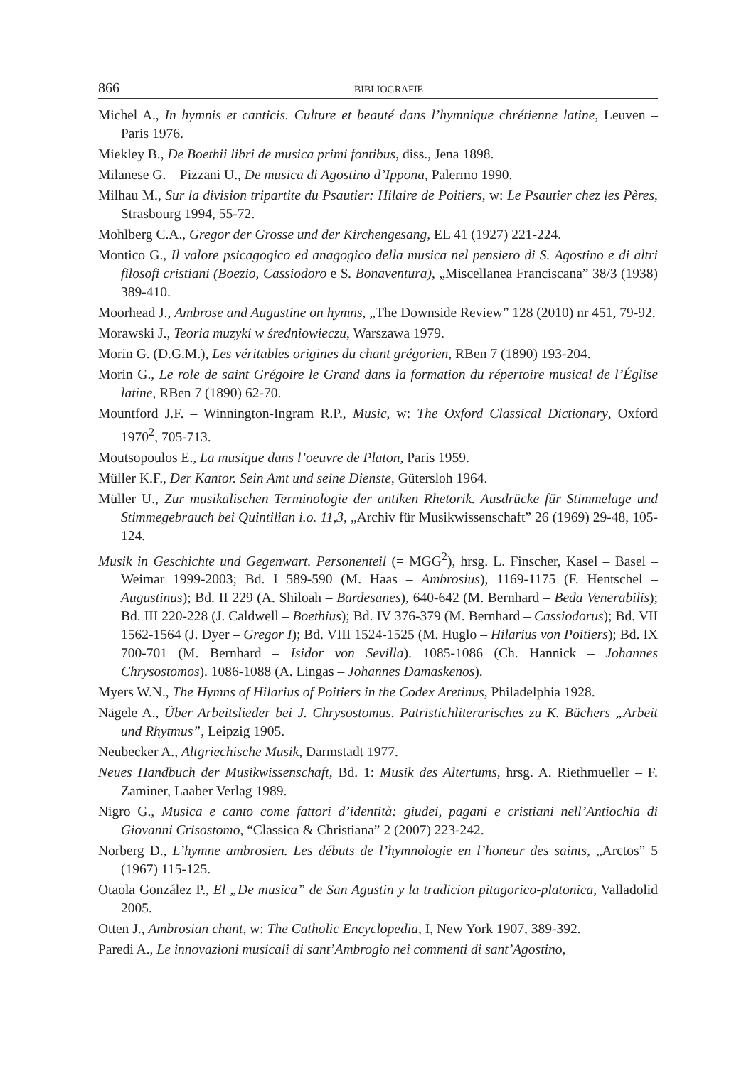866 BIBLIOGRAFIE
Michel A., In hymnis et canticis. Culture et beauté dans l’hymnique chrétienne latine, Leuven – Paris 1976.
Miekley B., De Boethii libri de musica primi fontibus, diss., Jena 1898.
Milanese G. – Pizzani U., De musica di Agostino d’Ippona, Palermo 1990.
Milhau M., Sur la division tripartite du Psautier: Hilaire de Poitiers, w: Le Psautier chez les Pères, Strasbourg 1994, 55-72.
Mohlberg C.A., Gregor der Grosse und der Kirchengesang, EL 41 (1927) 221-224.
Montico G., Il valore psicagogico ed anagogico della musica nel pensiero di S. Agostino e di altri filosofi cristiani (Boezio, Cassiodoro e S. Bonaventura), „Miscellanea Franciscana” 38/3 (1938) 389-410.
Moorhead J., Ambrose and Augustine on hymns, „The Downside Review” 128 (2010) nr 451, 79-92.
Morawski J., Teoria muzyki w średniowieczu, Warszawa 1979.
Morin G. (D.G.M.), Les véritables origines du chant grégorien, RBen 7 (1890) 193-204.
Morin G., Le role de saint Grégoire le Grand dans la formation du répertoire musical de l’Église latine, RBen 7 (1890) 62-70.
Mountford J.F. – Winnington-Ingram R.P., Music, w: The Oxford Classical Dictionary, Oxford 1970<sup>2</sup>, 705-713.
Moutsopoulos E., La musique dans l’oeuvre de Platon, Paris 1959.
Müller K.F., Der Kantor. Sein Amt und seine Dienste, Gütersloh 1964.
Müller U., Zur musikalischen Terminologie der antiken Rhetorik. Ausdrücke für Stimmelage und Stimmegebrauch bei Quintilian i.o. 11,3, „Archiv für Musikwissenschaft” 26 (1969) 29-48, 105-124.
Musik in Geschichte und Gegenwart. Personenteil (= MGG<sup>2</sup>), hrsg. L. Finscher, Kasel – Basel – Weimar 1999-2003; Bd. I 589-590 (M. Haas – Ambrosius), 1169-1175 (F. Hentschel – Augustinus); Bd. II 229 (A. Shiloah – Bardesanes), 640-642 (M. Bernhard – Beda Venerabilis); Bd. III 220-228 (J. Caldwell – Boethius); Bd. IV 376-379 (M. Bernhard – Cassiodorus); Bd. VII 1562-1564 (J. Dyer – Gregor I); Bd. VIII 1524-1525 (M. Huglo – Hilarius von Poitiers); Bd. IX 700-701 (M. Bernhard – Isidor von Sevilla). 1085-1086 (Ch. Hannick – Johannes Chrysostomos). 1086-1088 (A. Lingas – Johannes Damaskenos).
Myers W.N., The Hymns of Hilarius of Poitiers in the Codex Aretinus, Philadelphia 1928.
Nägele A., Über Arbeitslieder bei J. Chrysostomus. Patristichliterarisches zu K. Büchers „Arbeit und Rhytmus”, Leipzig 1905.
Neubecker A., Altgriechische Musik, Darmstadt 1977.
Neues Handbuch der Musikwissenschaft, Bd. 1: Musik des Altertums, hrsg. A. Riethmueller – F. Zaminer, Laaber Verlag 1989.
Nigro G., Musica e canto come fattori d’identità: giudei, pagani e cristiani nell’Antiochia di Giovanni Crisostomo, “Classica & Christiana” 2 (2007) 223-242.
Norberg D., L’hymne ambrosien. Les débuts de l’hymnologie en l’honeur des saints, „Arctos” 5 (1967) 115-125.
Otaola González P., El „De musica” de San Agustin y la tradicion pitagorico-platonica, Valladolid 2005.
Otten J., Ambrosian chant, w: The Catholic Encyclopedia, I, New York 1907, 389-392.
Paredi A., Le innovazioni musicali di sant’Ambrogio nei commenti di sant’Agostino,